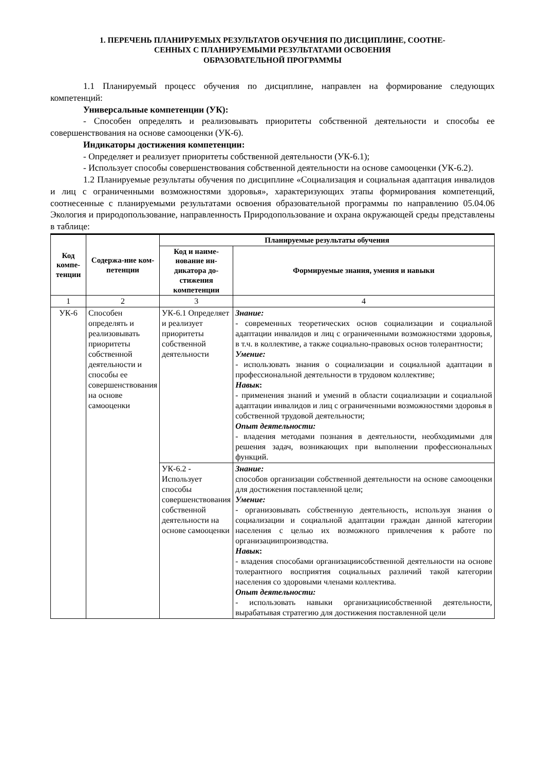1. ПЕРЕЧЕНЬ ПЛАНИРУЕМЫХ РЕЗУЛЬТАТОВ ОБУЧЕНИЯ ПО ДИСЦИПЛИНЕ, СООТНЕ-
СЕННЫХ С ПЛАНИРУЕМЫМИ РЕЗУЛЬТАТАМИ ОСВОЕНИЯ
ОБРАЗОВАТЕЛЬНОЙ ПРОГРАММЫ
1.1 Планируемый процесс обучения по дисциплине, направлен на формирование следующих компетенций:
Универсальные компетенции (УК):
- Способен определять и реализовывать приоритеты собственной деятельности и способы ее совершенствования на основе самооценки (УК-6).
Индикаторы достижения компетенции:
- Определяет и реализует приоритеты собственной деятельности (УК-6.1);
- Использует способы совершенствования собственной деятельности на основе самооценки (УК-6.2).
1.2 Планируемые результаты обучения по дисциплине «Социализация и социальная адаптация инвалидов и лиц с ограниченными возможностями здоровья», характеризующих этапы формирования компетенций, соотнесенные с планируемыми результатами освоения образовательной программы по направлению 05.04.06 Экология и природопользование, направленность Природопользование и охрана окружающей среды представлены в таблице:
| Код компе-тенции | Содержа-ние ком-петенции | Планируемые результаты обучения | |
| --- | --- | --- | --- |
| | | Код и наиме-нование ин-дикатора до-стижения компетенции | Формируемые знания, умения и навыки |
| 1 | 2 | 3 | 4 |
| УК-6 | Способен определять и реализовывать приоритеты собственной деятельности и способы ее совершенствования на основе самооценки | УК-6.1 Определяет и реализует приоритеты собственной деятельности | Знание: - современных теоретических основ социализации и социальной адаптации инвалидов и лиц с ограниченными возможностями здоровья, в т.ч. в коллективе, а также социально-правовых основ толерантности; Умение: - использовать знания о социализации и социальной адаптации в профессиональной деятельности в трудовом коллективе; Навык : - применения знаний и умений в области социализации и социальной адаптации инвалидов и лиц с ограниченными возможностями здоровья в собственной трудовой деятельности; Опыт деятельности: - владения методами познания в деятельности, необходимыми для решения задач, возникающих при выполнении профессиональных функций. |
| | | УК-6.2 - Использует способы совершенствования собственной деятельности на основе самооценки | Знание: способов организации собственной деятельности на основе самооценки для достижения поставленной цели; Умение: - организовывать собственную деятельность, используя знания о социализации и социальной адаптации граждан данной категории населения с целью их возможного привлечения к работе по организациипроизводства. Навык : - владения способами организациисобственной деятельности на основе толерантного восприятия социальных различий такой категории населения со здоровыми членами коллектива. Опыт деятельности: - использовать навыки организациисобственной деятельности, вырабатывая стратегию для достижения поставленной цели |